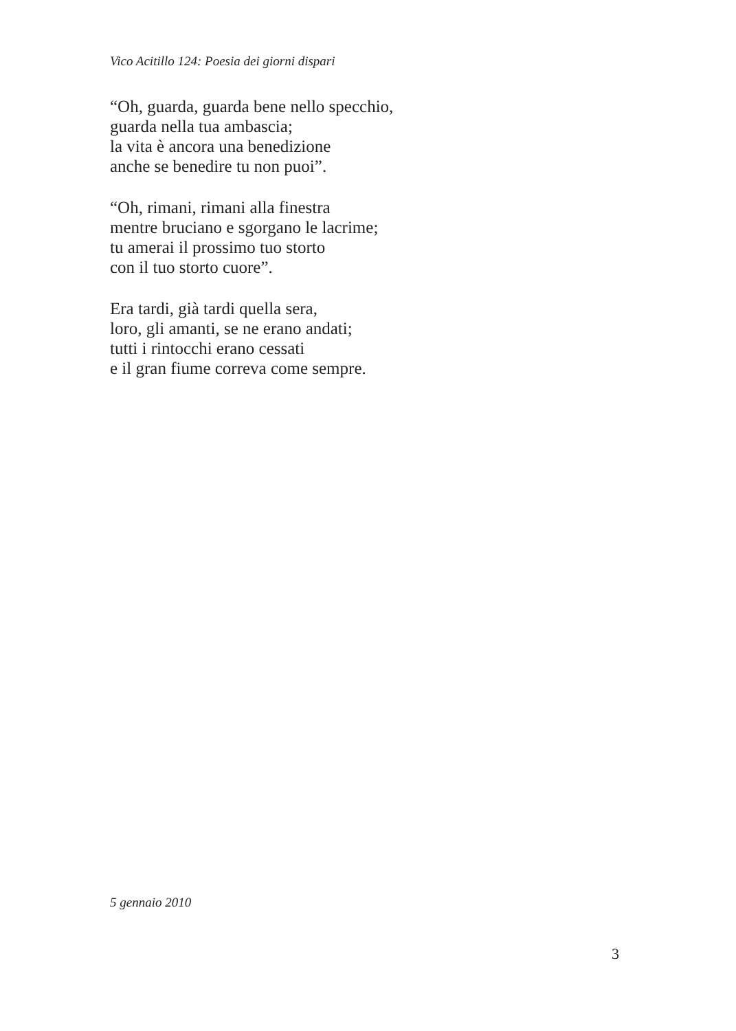Vico Acitillo 124: Poesia dei giorni dispari
“Oh, guarda, guarda bene nello specchio,
guarda nella tua ambascia;
la vita è ancora una benedizione
anche se benedire tu non puoi”.
“Oh, rimani, rimani alla finestra
mentre bruciano e sgorgano le lacrime;
tu amerai il prossimo tuo storto
con il tuo storto cuore”.
Era tardi, già tardi quella sera,
loro, gli amanti, se ne erano andati;
tutti i rintocchi erano cessati
e il gran fiume correva come sempre.
5 gennaio 2010
3